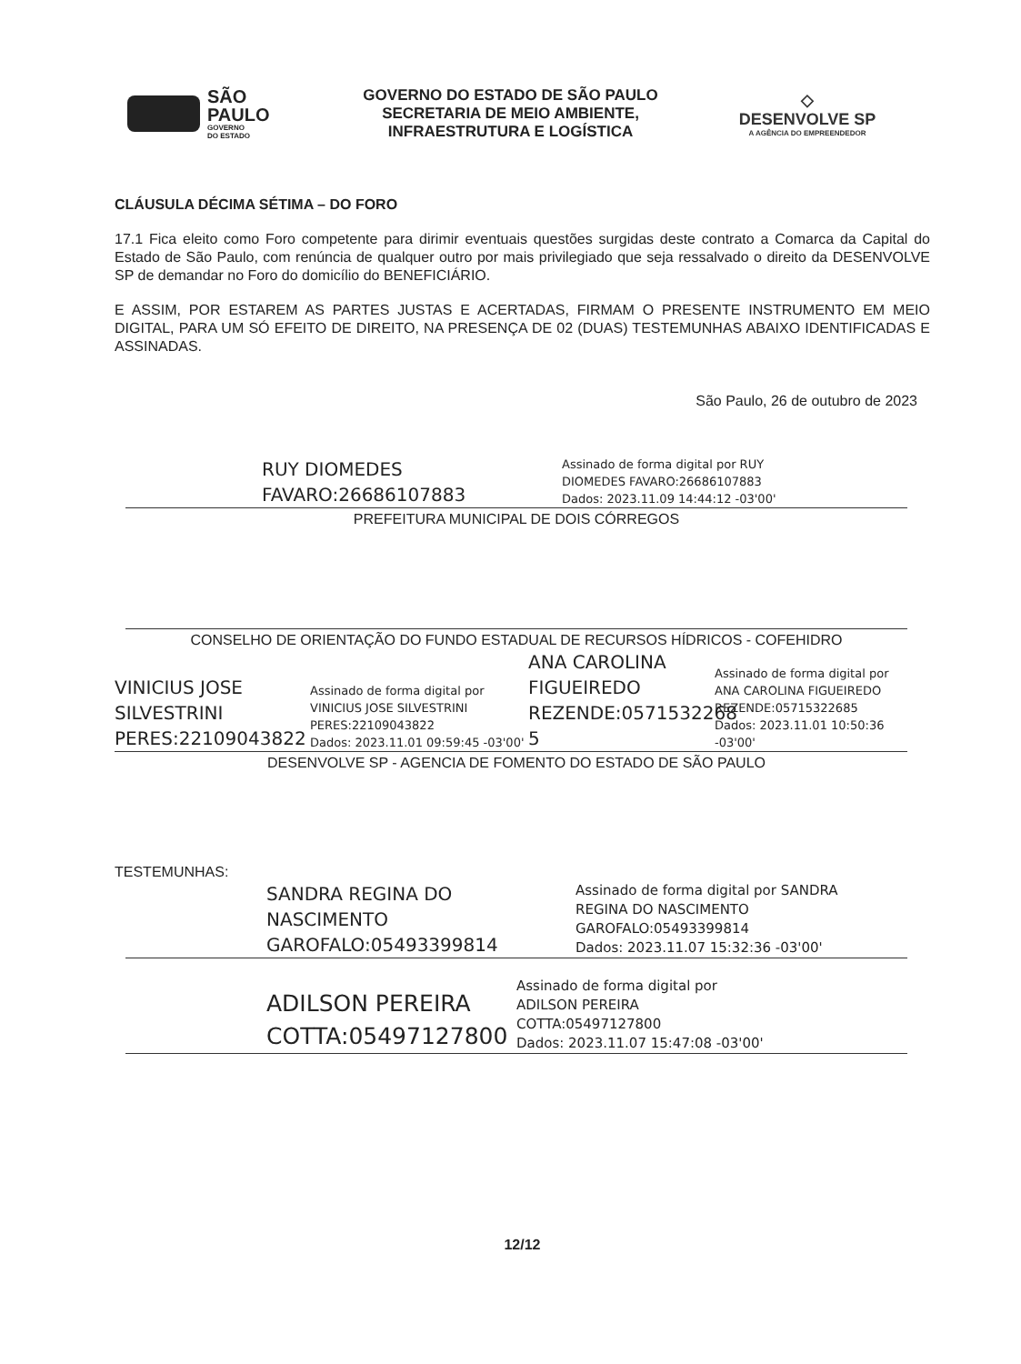SÃO
PAULO
GOVERNO
DO ESTADO
GOVERNO DO ESTADO DE SÃO PAULO
SECRETARIA DE MEIO AMBIENTE,
INFRAESTRUTURA E LOGÍSTICA
◇
DESENVOLVE SP
A AGÊNCIA DO EMPREENDEDOR
CLÁUSULA DÉCIMA SÉTIMA – DO FORO
17.1 Fica eleito como Foro competente para dirimir eventuais questões surgidas deste contrato a Comarca da Capital do Estado de São Paulo, com renúncia de qualquer outro por mais privilegiado que seja ressalvado o direito da DESENVOLVE SP de demandar no Foro do domicílio do BENEFICIÁRIO.
E ASSIM, POR ESTAREM AS PARTES JUSTAS E ACERTADAS, FIRMAM O PRESENTE INSTRUMENTO EM MEIO DIGITAL, PARA UM SÓ EFEITO DE DIREITO, NA PRESENÇA DE 02 (DUAS) TESTEMUNHAS ABAIXO IDENTIFICADAS E ASSINADAS.
São Paulo, 26 de outubro de 2023
RUY DIOMEDES
FAVARO:26686107883
Assinado de forma digital por RUY
DIOMEDES FAVARO:26686107883
Dados: 2023.11.09 14:44:12 -03'00'
PREFEITURA MUNICIPAL DE DOIS CÓRREGOS
CONSELHO DE ORIENTAÇÃO DO FUNDO ESTADUAL DE RECURSOS HÍDRICOS - COFEHIDRO
VINICIUS JOSE
SILVESTRINI
PERES:22109043822
Assinado de forma digital por VINICIUS JOSE SILVESTRINI PERES:22109043822
Dados: 2023.11.01 09:59:45 -03'00'
ANA CAROLINA
FIGUEIREDO
REZENDE:0571532268 5
Assinado de forma digital por ANA CAROLINA FIGUEIREDO REZENDE:05715322685
Dados: 2023.11.01 10:50:36 -03'00'
DESENVOLVE SP - AGENCIA DE FOMENTO DO ESTADO DE SÃO PAULO
TESTEMUNHAS:
SANDRA REGINA DO
NASCIMENTO
GAROFALO:05493399814
Assinado de forma digital por SANDRA
REGINA DO NASCIMENTO
GAROFALO:05493399814
Dados: 2023.11.07 15:32:36 -03'00'
ADILSON PEREIRA
COTTA:05497127800
Assinado de forma digital por
ADILSON PEREIRA
COTTA:05497127800
Dados: 2023.11.07 15:47:08 -03'00'
12/12